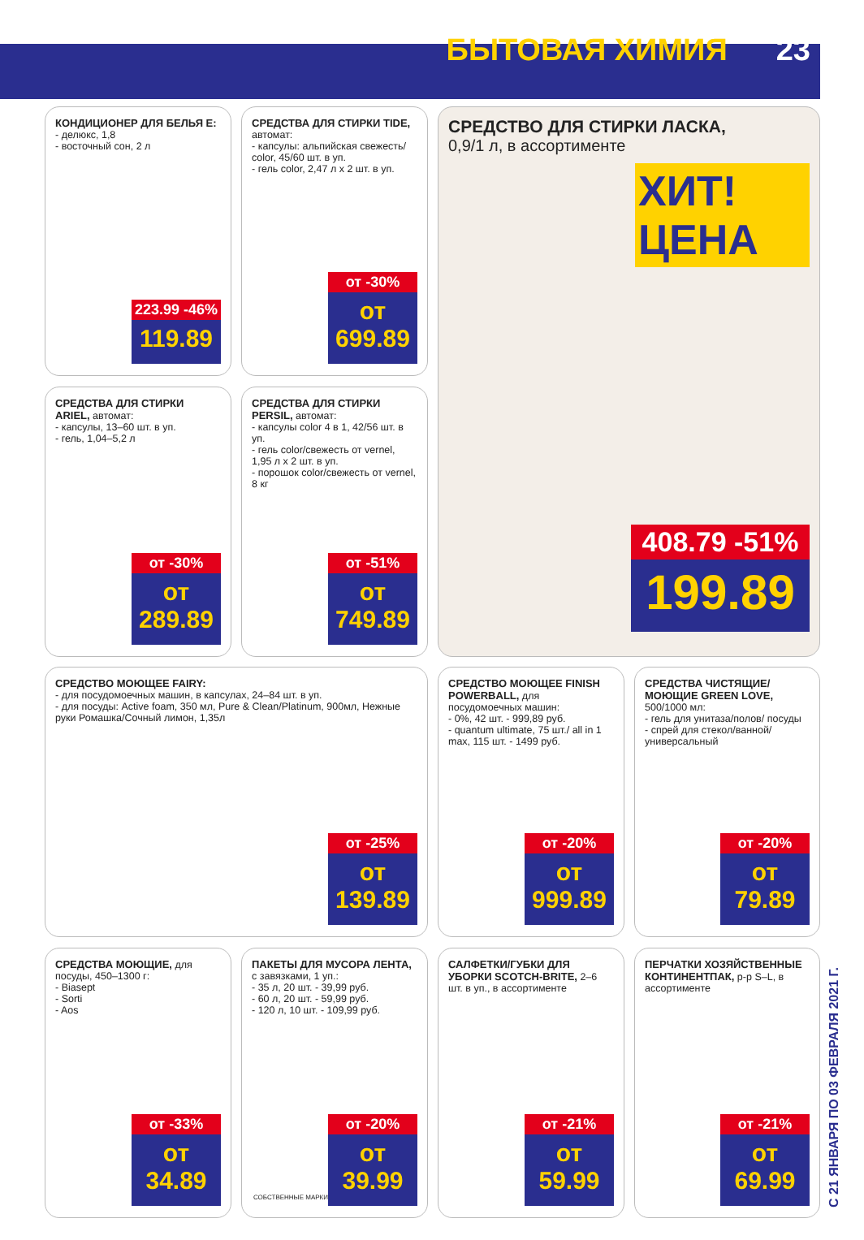БЫТОВАЯ ХИМИЯ 23
КОНДИЦИОНЕР ДЛЯ БЕЛЬЯ E:
- делюкс, 1,8
- восточный сон, 2 л
223.99 -46%
119.89
СРЕДСТВА ДЛЯ СТИРКИ TIDE, автомат:
- капсулы: альпийская свежесть/ color, 45/60 шт. в уп.
- гель color, 2,47 л х 2 шт. в уп.
от -30%
от 699.89
СРЕДСТВО ДЛЯ СТИРКИ ЛАСКА,
0,9/1 л, в ассортименте
ХИТ! ЦЕНА
408.79 -51%
199.89
СРЕДСТВА ДЛЯ СТИРКИ ARIEL, автомат:
- капсулы, 13–60 шт. в уп.
- гель, 1,04–5,2 л
от -30%
от 289.89
СРЕДСТВА ДЛЯ СТИРКИ PERSIL, автомат:
- капсулы color 4 в 1, 42/56 шт. в уп.
- гель color/свежесть от vernel, 1,95 л х 2 шт. в уп.
- порошок color/свежесть от vernel, 8 кг
от -51%
от 749.89
СРЕДСТВО МОЮЩЕЕ FAIRY:
- для посудомоечных машин, в капсулах, 24–84 шт. в уп.
- для посуды: Active foam, 350 мл, Pure & Clean/Platinum, 900мл, Нежные руки Ромашка/Сочный лимон, 1,35л
от -25%
от 139.89
СРЕДСТВО МОЮЩЕЕ FINISH POWERBALL, для посудомоечных машин:
- 0%, 42 шт. - 999,89 руб.
- quantum ultimate, 75 шт./ all in 1 max, 115 шт. - 1499 руб.
от -20%
от 999.89
СРЕДСТВА ЧИСТЯЩИЕ/ МОЮЩИЕ GREEN LOVE, 500/1000 мл:
- гель для унитаза/полов/ посуды
- спрей для стекол/ванной/ универсальный
от -20%
от 79.89
СРЕДСТВА МОЮЩИЕ, для посуды, 450–1300 г:
- Biasept
- Sorti
- Aos
от -33%
от 34.89
ПАКЕТЫ ДЛЯ МУСОРА ЛЕНТА, с завязками, 1 уп.:
- 35 л, 20 шт. - 39,99 руб.
- 60 л, 20 шт. - 59,99 руб.
- 120 л, 10 шт. - 109,99 руб.
СОБСТВЕННЫЕ МАРКИ
от -20%
от 39.99
САЛФЕТКИ/ГУБКИ ДЛЯ УБОРКИ SCOTCH-BRITE, 2–6 шт. в уп., в ассортименте
от -21%
от 59.99
ПЕРЧАТКИ ХОЗЯЙСТВЕННЫЕ КОНТИНЕНТПАК, р-р S–L, в ассортименте
от -21%
от 69.99
С 21 ЯНВАРЯ ПО 03 ФЕВРАЛЯ 2021 Г.